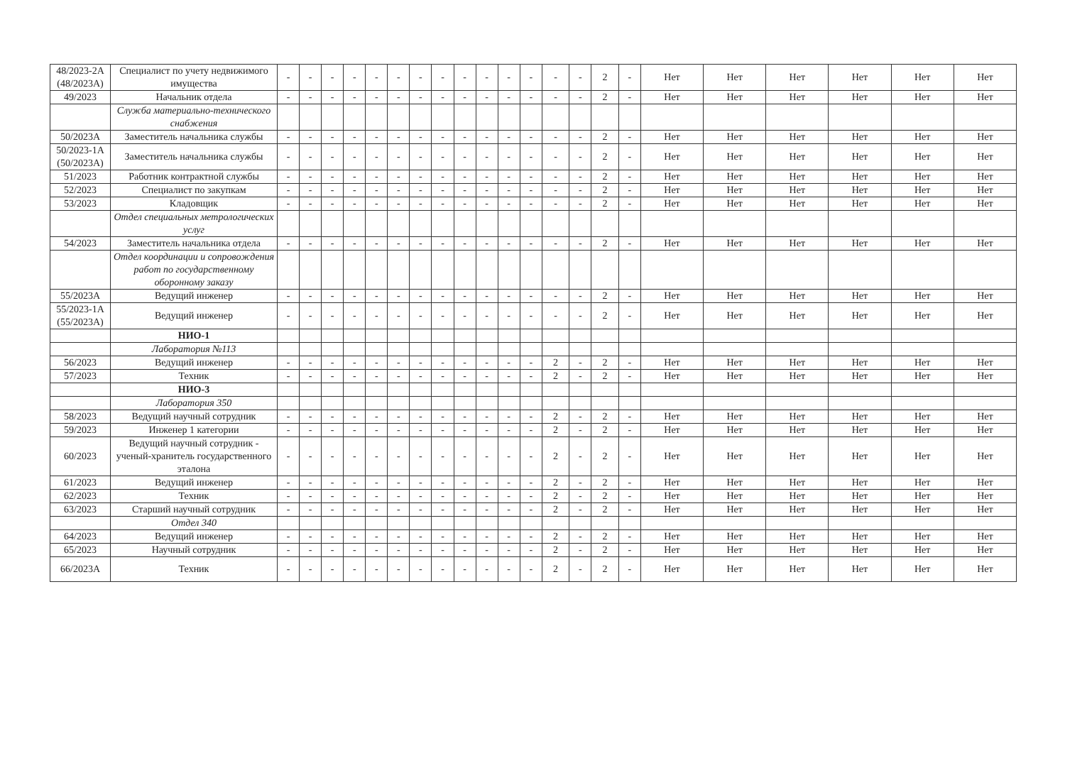| 48/2023-2А (48/2023А) | Специалист по учету недвижимого имущества | - | - | - | - | - | - | - | - | - | - | - | - | - | - | 2 | - | Нет | Нет | Нет | Нет | Нет | Нет |
| 49/2023 | Начальник отдела | - | - | - | - | - | - | - | - | - | - | - | - | - | - | 2 | - | Нет | Нет | Нет | Нет | Нет | Нет |
| | Служба материально-технического снабжения | | | | | | | | | | | | | | | | | | | | | | |
| 50/2023А | Заместитель начальника службы | - | - | - | - | - | - | - | - | - | - | - | - | - | - | 2 | - | Нет | Нет | Нет | Нет | Нет | Нет |
| 50/2023-1А (50/2023А) | Заместитель начальника службы | - | - | - | - | - | - | - | - | - | - | - | - | - | - | 2 | - | Нет | Нет | Нет | Нет | Нет | Нет |
| 51/2023 | Работник контрактной службы | - | - | - | - | - | - | - | - | - | - | - | - | - | - | 2 | - | Нет | Нет | Нет | Нет | Нет | Нет |
| 52/2023 | Специалист по закупкам | - | - | - | - | - | - | - | - | - | - | - | - | - | - | 2 | - | Нет | Нет | Нет | Нет | Нет | Нет |
| 53/2023 | Кладовщик | - | - | - | - | - | - | - | - | - | - | - | - | - | - | 2 | - | Нет | Нет | Нет | Нет | Нет | Нет |
| | Отдел специальных метрологических услуг | | | | | | | | | | | | | | | | | | | | | | |
| 54/2023 | Заместитель начальника отдела | - | - | - | - | - | - | - | - | - | - | - | - | - | - | 2 | - | Нет | Нет | Нет | Нет | Нет | Нет |
| | Отдел координации и сопровождения работ по государственному оборонному заказу | | | | | | | | | | | | | | | | | | | | | | |
| 55/2023А | Ведущий инженер | - | - | - | - | - | - | - | - | - | - | - | - | - | - | 2 | - | Нет | Нет | Нет | Нет | Нет | Нет |
| 55/2023-1А (55/2023А) | Ведущий инженер | - | - | - | - | - | - | - | - | - | - | - | - | - | - | 2 | - | Нет | Нет | Нет | Нет | Нет | Нет |
| | НИО-1 | | | | | | | | | | | | | | | | | | | | | | |
| | Лаборатория №113 | | | | | | | | | | | | | | | | | | | | | | |
| 56/2023 | Ведущий инженер | - | - | - | - | - | - | - | - | - | - | - | - | 2 | - | 2 | - | Нет | Нет | Нет | Нет | Нет | Нет |
| 57/2023 | Техник | - | - | - | - | - | - | - | - | - | - | - | - | 2 | - | 2 | - | Нет | Нет | Нет | Нет | Нет | Нет |
| | НИО-3 | | | | | | | | | | | | | | | | | | | | | | |
| | Лаборатория 350 | | | | | | | | | | | | | | | | | | | | | | |
| 58/2023 | Ведущий научный сотрудник | - | - | - | - | - | - | - | - | - | - | - | - | 2 | - | 2 | - | Нет | Нет | Нет | Нет | Нет | Нет |
| 59/2023 | Инженер 1 категории | - | - | - | - | - | - | - | - | - | - | - | - | 2 | - | 2 | - | Нет | Нет | Нет | Нет | Нет | Нет |
| 60/2023 | Ведущий научный сотрудник - ученый-хранитель государственного эталона | - | - | - | - | - | - | - | - | - | - | - | - | 2 | - | 2 | - | Нет | Нет | Нет | Нет | Нет | Нет |
| 61/2023 | Ведущий инженер | - | - | - | - | - | - | - | - | - | - | - | - | 2 | - | 2 | - | Нет | Нет | Нет | Нет | Нет | Нет |
| 62/2023 | Техник | - | - | - | - | - | - | - | - | - | - | - | - | 2 | - | 2 | - | Нет | Нет | Нет | Нет | Нет | Нет |
| 63/2023 | Старший научный сотрудник | - | - | - | - | - | - | - | - | - | - | - | - | 2 | - | 2 | - | Нет | Нет | Нет | Нет | Нет | Нет |
| | Отдел 340 | | | | | | | | | | | | | | | | | | | | | | |
| 64/2023 | Ведущий инженер | - | - | - | - | - | - | - | - | - | - | - | - | 2 | - | 2 | - | Нет | Нет | Нет | Нет | Нет | Нет |
| 65/2023 | Научный сотрудник | - | - | - | - | - | - | - | - | - | - | - | - | 2 | - | 2 | - | Нет | Нет | Нет | Нет | Нет | Нет |
| 66/2023А | Техник | - | - | - | - | - | - | - | - | - | - | - | - | 2 | - | 2 | - | Нет | Нет | Нет | Нет | Нет | Нет |